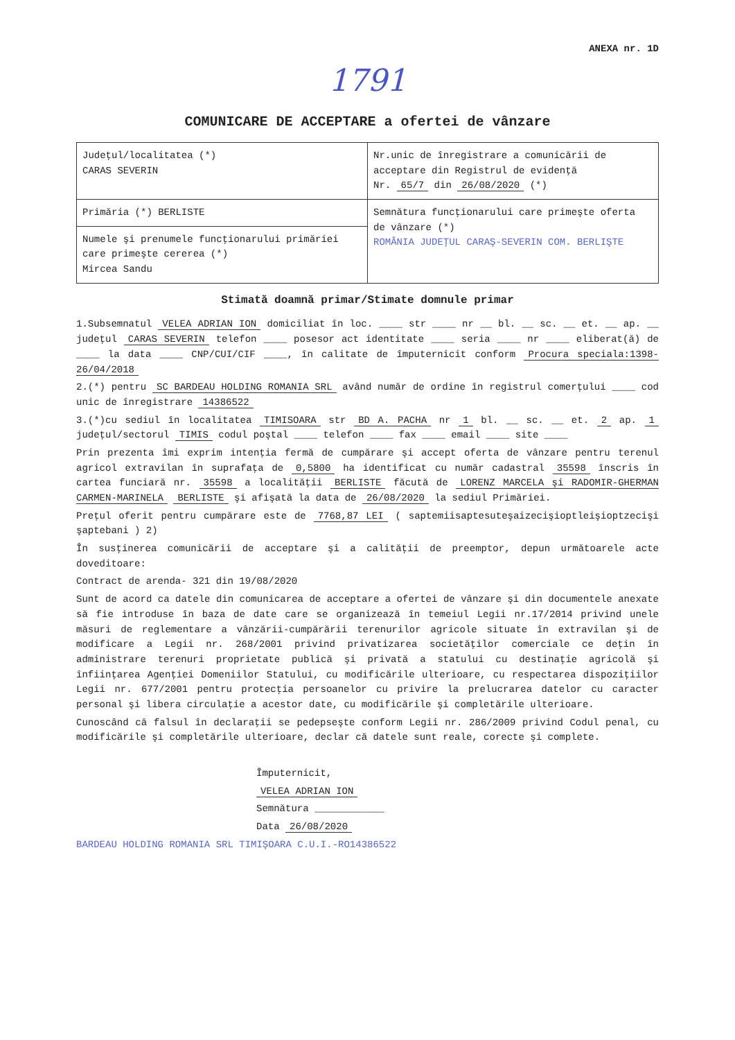ANEXA nr. 1D
1791
COMUNICARE DE ACCEPTARE a ofertei de vânzare
| Judeţul/localitatea (*) CARAS SEVERIN | Nr.unic de înregistrare a comunicării de acceptare din Registrul de evidenţă Nr. 65/7 din 26/08/2020 (*) |
| Primăria (*) BERLISTE | Semnătura funcţionarului care primeşte oferta de vânzare (*) ROMÂNIA JUDEŢUL CARAŞ-SEVERIN COM. BERLIŞTE |
| Numele şi prenumele funcţionarului primăriei care primeşte cererea (*) Mircea Sandu | |
Stimată doamnă primar/Stimate domnule primar
1.Subsemnatul VELEA ADRIAN ION domiciliat în loc. ____ str ____ nr __ bl. __ sc. __ et. __ ap. __ judeţul CARAS SEVERIN telefon ____ posesor act identitate ____ seria ____ nr ____ eliberat(ă) de ____ la data ____ CNP/CUI/CIF ____, în calitate de împuternicit conform Procura speciala:1398-26/04/2018
2.(*) pentru SC BARDEAU HOLDING ROMANIA SRL având număr de ordine în registrul comerţului ____ cod unic de înregistrare 14386522
3.(*)cu sediul în localitatea TIMISOARA str BD A. PACHA nr 1 bl. __ sc. __ et. 2 ap. 1 judeţul/sectorul TIMIS codul poştal ____ telefon ____ fax ____ email ____ site ____
Prin prezenta îmi exprim intenţia fermă de cumpărare şi accept oferta de vânzare pentru terenul agricol extravilan în suprafaţa de 0,5800 ha identificat cu număr cadastral 35598 înscris în cartea funciară nr. 35598 a localităţii BERLISTE făcută de LORENZ MARCELA şi RADOMIR-GHERMAN CARMEN-MARINELA BERLISTE şi afişată la data de 26/08/2020 la sediul Primăriei.
Preţul oferit pentru cumpărare este de 7768,87 LEI ( saptemiisaptesuteşaizecişioptleişioptzecişi şaptebani ) 2)
În susţinerea comunicării de acceptare şi a calităţii de preemptor, depun următoarele acte doveditoare:
Contract de arenda- 321 din 19/08/2020
Sunt de acord ca datele din comunicarea de acceptare a ofertei de vânzare şi din documentele anexate să fie introduse în baza de date care se organizează în temeiul Legii nr.17/2014 privind unele măsuri de reglementare a vânzării-cumpărării terenurilor agricole situate în extravilan şi de modificare a Legii nr. 268/2001 privind privatizarea societăţilor comerciale ce deţin în administrare terenuri proprietate publică şi privată a statului cu destinaţie agricolă şi înfiinţarea Agenţiei Domeniilor Statului, cu modificările ulterioare, cu respectarea dispoziţiilor Legii nr. 677/2001 pentru protecţia persoanelor cu privire la prelucrarea datelor cu caracter personal şi libera circulaţie a acestor date, cu modificările şi completările ulterioare.
Cunoscând că falsul în declaraţii se pedepseşte conform Legii nr. 286/2009 privind Codul penal, cu modificările şi completările ulterioare, declar că datele sunt reale, corecte şi complete.
Împuternicit,
VELEA ADRIAN ION
Semnătura ____________
Data 26/08/2020
BARDEAU HOLDING ROMANIA SRL TIMIŞOARA C.U.I.-RO14386522